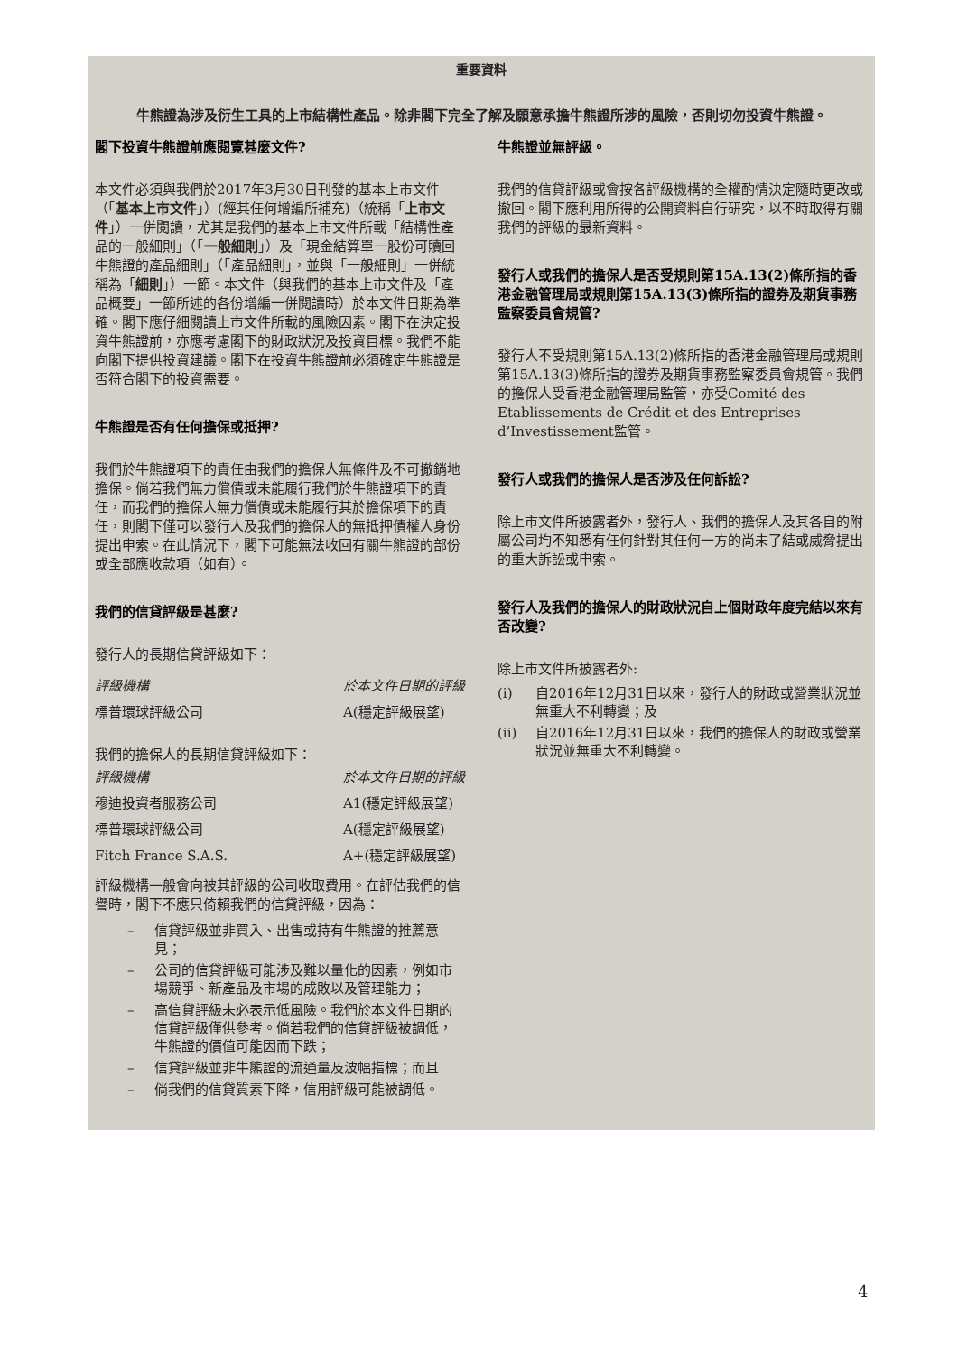重要資料
牛熊證為涉及衍生工具的上市結構性產品。除非閣下完全了解及願意承擔牛熊證所涉的風險，否則切勿投資牛熊證。
閣下投資牛熊證前應閱覽甚麼文件?
本文件必須與我們於2017年3月30日刊發的基本上市文件（「基本上市文件」）(經其任何增編所補充)（統稱「上市文件」）一併閱讀，尤其是我們的基本上市文件所載「結構性產品的一般細則」（「一般細則」）及「現金結算單一股份可贖回牛熊證的產品細則」（「產品細則」，並與「一般細則」一併統稱為「細則」）一節。本文件（與我們的基本上市文件及「產品概要」一節所述的各份增編一併閱讀時）於本文件日期為準確。閣下應仔細閱讀上市文件所載的風險因素。閣下在決定投資牛熊證前，亦應考慮閣下的財政狀況及投資目標。我們不能向閣下提供投資建議。閣下在投資牛熊證前必須確定牛熊證是否符合閣下的投資需要。
牛熊證是否有任何擔保或抵押?
我們於牛熊證項下的責任由我們的擔保人無條件及不可撤銷地擔保。倘若我們無力償債或未能履行我們於牛熊證項下的責任，而我們的擔保人無力償債或未能履行其於擔保項下的責任，則閣下僅可以發行人及我們的擔保人的無抵押債權人身份提出申索。在此情況下，閣下可能無法收回有關牛熊證的部份或全部應收款項（如有）。
我們的信貸評級是甚麼?
發行人的長期信貸評級如下：
| 評級機構 | 於本文件日期的評級 |
| 標普環球評級公司 | A(穩定評級展望) |
我們的擔保人的長期信貸評級如下：
| 評級機構 | 於本文件日期的評級 |
| 穆迪投資者服務公司 | A1(穩定評級展望) |
| 標普環球評級公司 | A(穩定評級展望) |
| Fitch France S.A.S. | A+(穩定評級展望) |
評級機構一般會向被其評級的公司收取費用。在評估我們的信譽時，閣下不應只倚賴我們的信貸評級，因為：
– 信貸評級並非買入、出售或持有牛熊證的推薦意見；
– 公司的信貸評級可能涉及難以量化的因素，例如市場競爭、新產品及市場的成敗以及管理能力；
– 高信貸評級未必表示低風險。我們於本文件日期的信貸評級僅供參考。倘若我們的信貸評級被調低，牛熊證的價值可能因而下跌；
– 信貸評級並非牛熊證的流通量及波幅指標；而且
– 倘我們的信貸質素下降，信用評級可能被調低。
牛熊證並無評級。
我們的信貸評級或會按各評級機構的全權酌情決定隨時更改或撤回。閣下應利用所得的公開資料自行研究，以不時取得有關我們的評級的最新資料。
發行人或我們的擔保人是否受規則第15A.13(2)條所指的香港金融管理局或規則第15A.13(3)條所指的證券及期貨事務監察委員會規管?
發行人不受規則第15A.13(2)條所指的香港金融管理局或規則第15A.13(3)條所指的證券及期貨事務監察委員會規管。我們的擔保人受香港金融管理局監管，亦受Comité des Etablissements de Crédit et des Entreprises d’Investissement監管。
發行人或我們的擔保人是否涉及任何訴訟?
除上市文件所披露者外，發行人、我們的擔保人及其各自的附屬公司均不知悉有任何針對其任何一方的尚未了結或威脅提出的重大訴訟或申索。
發行人及我們的擔保人的財政狀況自上個財政年度完結以來有否改變?
除上市文件所披露者外:
(i) 自2016年12月31日以來，發行人的財政或營業狀況並無重大不利轉變；及
(ii) 自2016年12月31日以來，我們的擔保人的財政或營業狀況並無重大不利轉變。
4